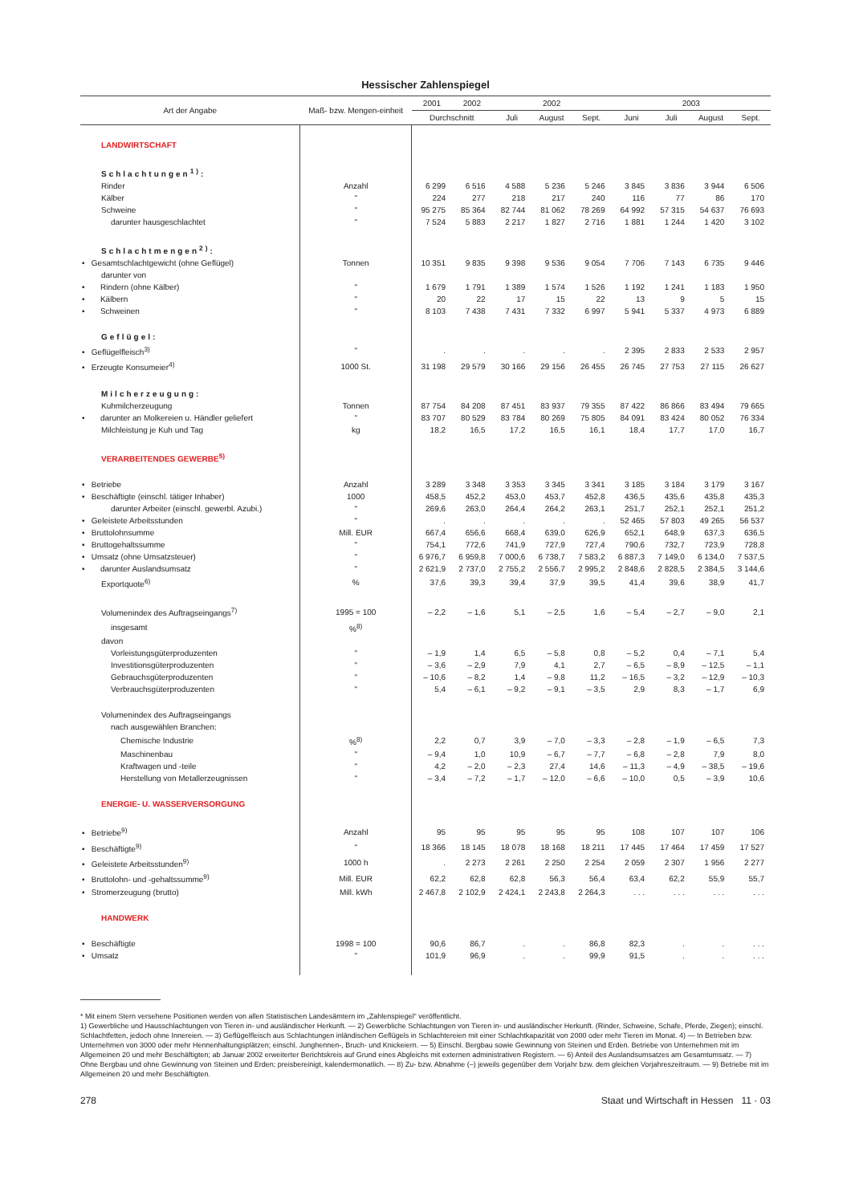Hessischer Zahlenspiegel
| Art der Angabe | Maß- bzw. Mengen-einheit | 2001 | 2002 | 2002 | | | 2003 | | | |
| --- | --- | --- | --- | --- | --- | --- | --- | --- | --- | --- |
| | | Durchschnitt | | Juli | August | Sept. | Juni | Juli | August | Sept. |
| LANDWIRTSCHAFT | | | | | | | | | | |
| Schlachtungen<sup>1)</sup>: | | | | | | | | | | |
| Rinder | Anzahl | 6 299 | 6 516 | 4 588 | 5 236 | 5 246 | 3 845 | 3 836 | 3 944 | 6 506 |
| Kälber | " | 224 | 277 | 218 | 217 | 240 | 116 | 77 | 86 | 170 |
| Schweine | " | 95 275 | 85 364 | 82 744 | 81 062 | 78 269 | 64 992 | 57 315 | 54 637 | 76 693 |
| darunter hausgeschlachtet | " | 7 524 | 5 883 | 2 217 | 1 827 | 2 716 | 1 881 | 1 244 | 1 420 | 3 102 |
| Schlachtmengen<sup>2)</sup>: | | | | | | | | | | |
| • Gesamtschlachtgewicht (ohne Geflügel) | Tonnen | 10 351 | 9 835 | 9 398 | 9 536 | 9 054 | 7 706 | 7 143 | 6 735 | 9 446 |
| darunter von | | | | | | | | | | |
| • Rindern (ohne Kälber) | " | 1 679 | 1 791 | 1 389 | 1 574 | 1 526 | 1 192 | 1 241 | 1 183 | 1 950 |
| • Kälbern | " | 20 | 22 | 17 | 15 | 22 | 13 | 9 | 5 | 15 |
| • Schweinen | " | 8 103 | 7 438 | 7 431 | 7 332 | 6 997 | 5 941 | 5 337 | 4 973 | 6 889 |
| Geflügel: | | | | | | | | | | |
| • Geflügelfleisch<sup>3)</sup> | " | . | . | . | . | . | 2 395 | 2 833 | 2 533 | 2 957 |
| • Erzeugte Konsumeier<sup>4)</sup> | 1000 St. | 31 198 | 29 579 | 30 166 | 29 156 | 26 455 | 26 745 | 27 753 | 27 115 | 26 627 |
| Milcherzeugung: | | | | | | | | | | |
| Kuhmilcherzeugung | Tonnen | 87 754 | 84 208 | 87 451 | 83 937 | 79 355 | 87 422 | 86 866 | 83 494 | 79 665 |
| • darunter an Molkereien u. Händler geliefert | " | 83 707 | 80 529 | 83 784 | 80 269 | 75 805 | 84 091 | 83 424 | 80 052 | 76 334 |
| Milchleistung je Kuh und Tag | kg | 18,2 | 16,5 | 17,2 | 16,5 | 16,1 | 18,4 | 17,7 | 17,0 | 16,7 |
| VERARBEITENDES GEWERBE<sup>5)</sup> | | | | | | | | | | |
| • Betriebe | Anzahl | 3 289 | 3 348 | 3 353 | 3 345 | 3 341 | 3 185 | 3 184 | 3 179 | 3 167 |
| • Beschäftigte (einschl. tätiger Inhaber) | 1000 | 458,5 | 452,2 | 453,0 | 453,7 | 452,8 | 436,5 | 435,6 | 435,8 | 435,3 |
| darunter Arbeiter (einschl. gewerbl. Azubi.) | " | 269,6 | 263,0 | 264,4 | 264,2 | 263,1 | 251,7 | 252,1 | 252,1 | 251,2 |
| • Geleistete Arbeitsstunden | " | . | . | . | . | . | 52 465 | 57 803 | 49 265 | 56 537 |
| • Bruttolohnsumme | Mill. EUR | 667,4 | 656,6 | 668,4 | 639,0 | 626,9 | 652,1 | 648,9 | 637,3 | 636,5 |
| • Bruttogehaltssumme | " | 754,1 | 772,6 | 741,9 | 727,9 | 727,4 | 790,6 | 732,7 | 723,9 | 728,8 |
| • Umsatz (ohne Umsatzsteuer) | " | 6 976,7 | 6 959,8 | 7 000,6 | 6 738,7 | 7 583,2 | 6 887,3 | 7 149,0 | 6 134,0 | 7 537,5 |
| • darunter Auslandsumsatz | " | 2 621,9 | 2 737,0 | 2 755,2 | 2 556,7 | 2 995,2 | 2 848,6 | 2 828,5 | 2 384,5 | 3 144,6 |
| Exportquote<sup>6)</sup> | % | 37,6 | 39,3 | 39,4 | 37,9 | 39,5 | 41,4 | 39,6 | 38,9 | 41,7 |
| Volumenindex des Auftragseingangs<sup>7)</sup> | 1995 = 100 | – 2,2 | – 1,6 | 5,1 | – 2,5 | 1,6 | – 5,4 | – 2,7 | – 9,0 | 2,1 |
| insgesamt | %<sup>8)</sup> | | | | | | | | | |
| davon | | | | | | | | | | |
| Vorleistungsgüterproduzenten | " | – 1,9 | 1,4 | 6,5 | – 5,8 | 0,8 | – 5,2 | 0,4 | – 7,1 | 5,4 |
| Investitionsgüterproduzenten | " | – 3,6 | – 2,9 | 7,9 | 4,1 | 2,7 | – 6,5 | – 8,9 | – 12,5 | – 1,1 |
| Gebrauchsgüterproduzenten | " | – 10,6 | – 8,2 | 1,4 | – 9,8 | 11,2 | – 16,5 | – 3,2 | – 12,9 | – 10,3 |
| Verbrauchsgüterproduzenten | " | 5,4 | – 6,1 | – 9,2 | – 9,1 | – 3,5 | 2,9 | 8,3 | – 1,7 | 6,9 |
| Volumenindex des Auftragseingangs | | | | | | | | | | |
| nach ausgewählen Branchen: | | | | | | | | | | |
| Chemische Industrie | %<sup>8)</sup> | 2,2 | 0,7 | 3,9 | – 7,0 | – 3,3 | – 2,8 | – 1,9 | – 6,5 | 7,3 |
| Maschinenbau | " | – 9,4 | 1,0 | 10,9 | – 6,7 | – 7,7 | – 6,8 | – 2,8 | 7,9 | 8,0 |
| Kraftwagen und -teile | " | 4,2 | – 2,0 | – 2,3 | 27,4 | 14,6 | – 11,3 | – 4,9 | – 38,5 | – 19,6 |
| Herstellung von Metallerzeugnissen | " | – 3,4 | – 7,2 | – 1,7 | – 12,0 | – 6,6 | – 10,0 | 0,5 | – 3,9 | 10,6 |
| ENERGIE- U. WASSERVERSORGUNG | | | | | | | | | | |
| • Betriebe<sup>9)</sup> | Anzahl | 95 | 95 | 95 | 95 | 95 | 108 | 107 | 107 | 106 |
| • Beschäftigte<sup>9)</sup> | " | 18 366 | 18 145 | 18 078 | 18 168 | 18 211 | 17 445 | 17 464 | 17 459 | 17 527 |
| • Geleistete Arbeitsstunden<sup>9)</sup> | 1000 h | . | 2 273 | 2 261 | 2 250 | 2 254 | 2 059 | 2 307 | 1 956 | 2 277 |
| • Bruttolohn- und -gehaltssumme<sup>9)</sup> | Mill. EUR | 62,2 | 62,8 | 62,8 | 56,3 | 56,4 | 63,4 | 62,2 | 55,9 | 55,7 |
| • Stromerzeugung (brutto) | Mill. kWh | 2 467,8 | 2 102,9 | 2 424,1 | 2 243,8 | 2 264,3 | . . . | . . . | . . . | . . . |
| HANDWERK | | | | | | | | | | |
| • Beschäftigte | 1998 = 100 | 90,6 | 86,7 | . | . | 86,8 | 82,3 | . | . | . . . |
| • Umsatz | " | 101,9 | 96,9 | . | . | 99,9 | 91,5 | . | . | . . . |
* Mit einem Stern versehene Positionen werden von allen Statistischen Landesämtern im „Zahlenspiegel“ veröffentlicht.
1) Gewerbliche und Hausschlachtungen von Tieren in- und ausländischer Herkunft. — 2) Gewerbliche Schlachtungen von Tieren in- und ausländischer Herkunft. (Rinder, Schweine, Schafe, Pferde, Ziegen); einschl. Schlachtfetten, jedoch ohne Innereien. — 3) Geflügelfleisch aus Schlachtungen inländischen Geflügels in Schlachtereien mit einer Schlachtkapazität von 2000 oder mehr Tieren im Monat. 4) — In Betrieben bzw. Unternehmen von 3000 oder mehr Hennenhaltungsplätzen; einschl. Junghennen-, Bruch- und Knickeiern. — 5) Einschl. Bergbau sowie Gewinnung von Steinen und Erden. Betriebe von Unternehmen mit im Allgemeinen 20 und mehr Beschäftigten; ab Januar 2002 erweiterter Berichtskreis auf Grund eines Abgleichs mit externen administrativen Registern. — 6) Anteil des Auslandsumsatzes am Gesamtumsatz. — 7) Ohne Bergbau und ohne Gewinnung von Steinen und Erden; preisbereinigt, kalendermonatlich. — 8) Zu- bzw. Abnahme (–) jeweils gegenüber dem Vorjahr bzw. dem gleichen Vorjahreszeitraum. — 9) Betriebe mit im Allgemeinen 20 und mehr Beschäftigten.
278 Staat und Wirtschaft in Hessen 11 · 03